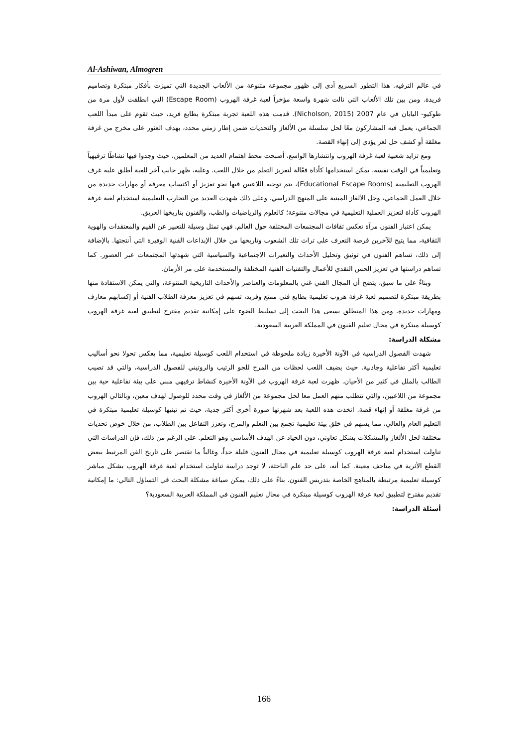Al-Ashiwan, Almogren
في عالم الترفيه. هذا التطور السريع أدى إلى ظهور مجموعة متنوعة من الألعاب الجديدة التي تميزت بأفكار مبتكرة وتصاميم فريدة. ومن بين تلك الألعاب التي نالت شهرة واسعة مؤخراً لعبة غرفة الهروب (Escape Room) التي انطلقت لأول مرة من طوكيو- اليابان في عام 2007 (Nicholson, 2015). قدمت هذه اللعبة تجربة مبتكرة بطابع فريد، حيث تقوم على مبدأ اللعب الجماعي، يعمل فيه المشاركون معًا لحل سلسلة من الألغاز والتحديات ضمن إطار زمني محدد، بهدف العثور على مخرج من غرفة مغلقة أو كشف حل لغز يؤدي إلى إنهاء القصة.
ومع تزايد شعبية لعبة غرفة الهروب وانتشارها الواسع، أصبحت محط اهتمام العديد من المعلمين، حيث وجدوا فيها نشاطًا ترفيهياً وتعليمياً في الوقت نفسه، يمكن استخدامها كأداة فعّالة لتعزيز التعلم من خلال اللعب. وعليه، ظهر جانب آخر للعبة أطلق عليه غرف الهروب التعليمية (Educational Escape Rooms)، يتم توجيه اللاعبين فيها نحو تعزيز أو اكتساب معرفة أو مهارات جديدة من خلال العمل الجماعي، وحل الألغاز المبنية على المنهج الدراسي. وعلى ذلك شهدت العديد من التجارب التعليمية استخدام لعبة غرفة الهروب كأداة لتعزيز العملية التعليمية في مجالات متنوعة؛ كالعلوم والرياضيات والطب، والفنون بتاريخها العريق.
يمكن اعتبار الفنون مرآة تعكس ثقافات المجتمعات المختلفة حول العالم. فهي تمثل وسيلة للتعبير عن القيم والمعتقدات والهوية الثقافية، مما يتيح للآخرين فرصة التعرف على تراث تلك الشعوب وتاريخها من خلال الإبداعات الفنية الوفيرة التي أنتجتها. بالإضافة إلى ذلك، تساهم الفنون في توثيق وتحليل الأحداث والتغيرات الاجتماعية والسياسية التي شهدتها المجتمعات عبر العصور. كما تساهم دراستها في تعزيز الحس النقدي للأعمال والتقنيات الفنية المختلفة والمستخدمة على مر الأزمان.
وبناءً على ما سبق، يتضح أن المجال الفني غني بالمعلومات والعناصر والأحداث التاريخية المتنوعة، والتي يمكن الاستفادة منها بطريقة مبتكرة لتصميم لعبة غرفة هروب تعليمية بطابع فني ممتع وفريد، تسهم في تعزيز معرفة الطلاب الفنية أو إكسابهم معارف ومهارات جديدة. ومن هذا المنطلق يسعى هذا البحث إلى تسليط الضوء على إمكانية تقديم مقترح لتطبيق لعبة غرفة الهروب كوسيلة مبتكرة في مجال تعليم الفنون في المملكة العربية السعودية.
مشكلة الدراسة:
شهدت الفصول الدراسية في الآونة الأخيرة زيادة ملحوظة في استخدام اللعب كوسيلة تعليمية، مما يعكس تحولا نحو أساليب تعليمية أكثر تفاعلية وجاذبية. حيث يضيف اللعب لحظات من المرح للجو الرتيب والروتيني للفصول الدراسية، والتي قد تصيب الطالب بالملل في كثير من الأحيان. ظهرت لعبة غرفة الهروب في الآونة الأخيرة كنشاط ترفيهي مبني على بيئة تفاعلية حية بين مجموعة من اللاعبين، والتي تتطلب منهم العمل معا لحل مجموعة من الألغاز في وقت محدد للوصول لهدف معين، وبالتالي الهروب من غرفة مغلقة أو إنهاء قصة. اتخذت هذه اللعبة بعد شهرتها صورة أخرى أكثر جدية، حيث تم تبنيها كوسيلة تعليمية مبتكرة في التعليم العام والعالي، مما يسهم في خلق بيئة تعليمية تجمع بين التعلم والمرح، وتعزز التفاعل بين الطلاب، من خلال خوض تحديات مختلفة لحل الألغاز والمشكلات بشكل تعاوني، دون الحياد عن الهدف الأساسي وهو التعلم. على الرغم من ذلك، فإن الدراسات التي تناولت استخدام لعبة غرفة الهروب كوسيلة تعليمية في مجال الفنون قليلة جداً، وغالباً ما تقتصر على تاريخ الفن المرتبط ببعض القطع الأثرية في متاحف معينة. كما أنه، على حد علم الباحثة، لا توجد دراسة تناولت استخدام لعبة غرفة الهروب بشكل مباشر كوسيلة تعليمية مرتبطة بالمناهج الخاصة بتدريس الفنون. بناءً على ذلك، يمكن صياغة مشكلة البحث في التساؤل التالي: ما إمكانية تقديم مقترح لتطبيق لعبة غرفة الهروب كوسيلة مبتكرة في مجال تعليم الفنون في المملكة العربية السعودية؟
أسئلة الدراسة:
166